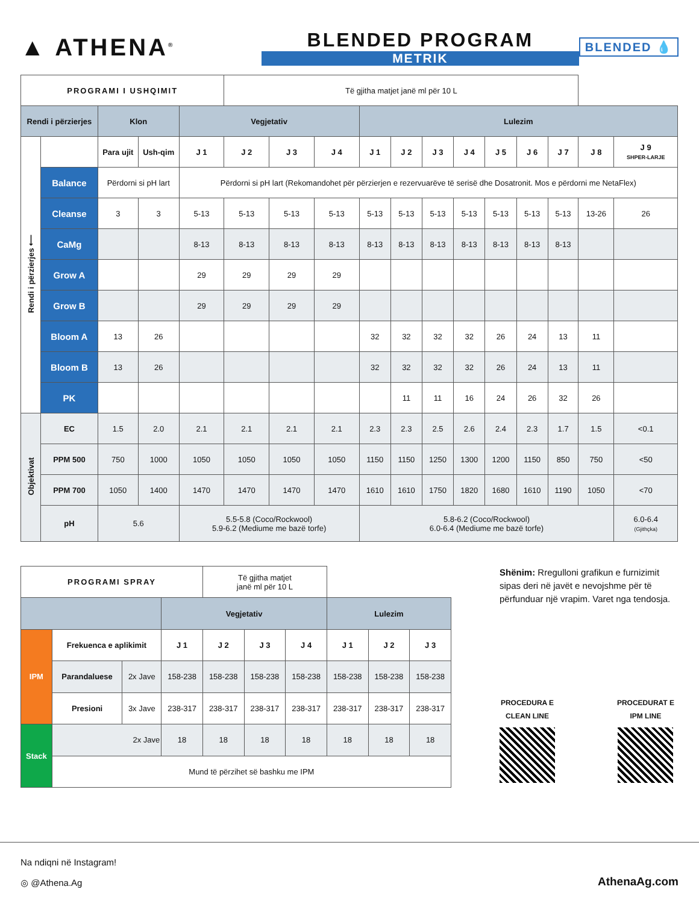▲ ATHENA<sup>®</sup>
BLENDED PROGRAM
METRIK
BLENDED 💧
| PROGRAMI I USHQIMIT | | | | | Të gjitha matjet janë ml për 10 L | | | | | | | | | | | |
| Rendi i përzierjes | | Klon | | Vegjetativ | | | | Lulezim | | | | | | | | |
| Rendi i përzierjes ⟵ | | Para ujit | Ush-qim | J 1 | J 2 | J 3 | J 4 | J 1 | J 2 | J 3 | J 4 | J 5 | J 6 | J 7 | J 8 | J 9 SHPER-LARJE |
| | Balance | Përdorni si pH lart | | Përdorni si pH lart (Rekomandohet për përzierjen e rezervuarëve të serisë dhe Dosatronit. Mos e përdorni me NetaFlex) | | | | | | | | | | | | |
| | Cleanse | 3 | 3 | 5-13 | 5-13 | 5-13 | 5-13 | 5-13 | 5-13 | 5-13 | 5-13 | 5-13 | 5-13 | 5-13 | 13-26 | 26 |
| | CaMg | | | 8-13 | 8-13 | 8-13 | 8-13 | 8-13 | 8-13 | 8-13 | 8-13 | 8-13 | 8-13 | 8-13 | | |
| | Grow A | | | 29 | 29 | 29 | 29 | | | | | | | | | |
| | Grow B | | | 29 | 29 | 29 | 29 | | | | | | | | | |
| | Bloom A | 13 | 26 | | | | | 32 | 32 | 32 | 32 | 26 | 24 | 13 | 11 | |
| | Bloom B | 13 | 26 | | | | | 32 | 32 | 32 | 32 | 26 | 24 | 13 | 11 | |
| | PK | | | | | | | | 11 | 11 | 16 | 24 | 26 | 32 | 26 | |
| Objektivat | EC | 1.5 | 2.0 | 2.1 | 2.1 | 2.1 | 2.1 | 2.3 | 2.3 | 2.5 | 2.6 | 2.4 | 2.3 | 1.7 | 1.5 | <0.1 |
| | PPM 500 | 750 | 1000 | 1050 | 1050 | 1050 | 1050 | 1150 | 1150 | 1250 | 1300 | 1200 | 1150 | 850 | 750 | <50 |
| | PPM 700 | 1050 | 1400 | 1470 | 1470 | 1470 | 1470 | 1610 | 1610 | 1750 | 1820 | 1680 | 1610 | 1190 | 1050 | <70 |
| | pH | 5.6 | | 5.5-5.8 (Coco/Rockwool) 5.9-6.2 (Mediume me bazë torfe) | | | | 5.8-6.2 (Coco/Rockwool) 6.0-6.4 (Mediume me bazë torfe) | | | | | | | | 6.0-6.4 (Gjithçka) |
| PROGRAMI SPRAY | | | | Të gjitha matjet janë ml për 10 L | | | | | |
| | | | Vegjetativ | | | | Lulezim | | |
| IPM | Frekuenca e aplikimit | | J 1 | J 2 | J 3 | J 4 | J 1 | J 2 | J 3 |
| | Parandaluese | 2x Jave | 158-238 | 158-238 | 158-238 | 158-238 | 158-238 | 158-238 | 158-238 |
| | Presioni | 3x Jave | 238-317 | 238-317 | 238-317 | 238-317 | 238-317 | 238-317 | 238-317 |
| Stack | 2x Jave | | 18 | 18 | 18 | 18 | 18 | 18 | 18 |
| | Mund të përzihet së bashku me IPM | | | | | | | | |
Shënim: Rregulloni grafikun e furnizimit sipas deri në javët e nevojshme për të përfunduar një vrapim. Varet nga tendosja.
PROCEDURA E
CLEAN LINE
PROCEDURAT E
IPM LINE
Na ndiqni në Instagram!
◎ @Athena.Ag
AthenaAg.com